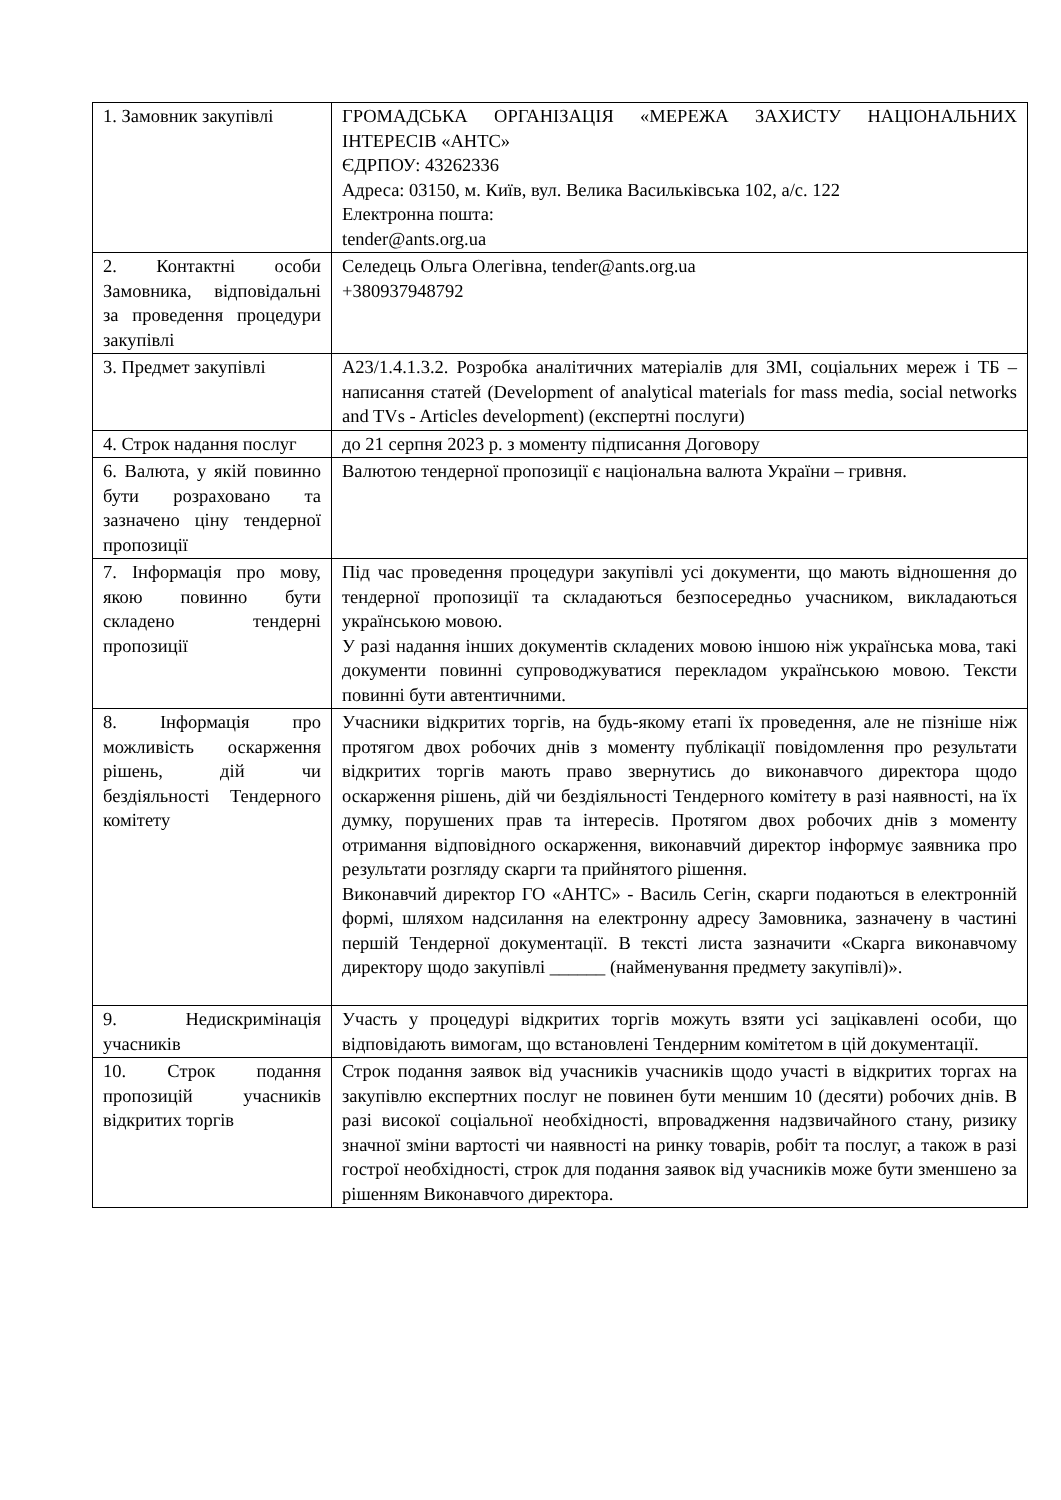| 1. Замовник закупівлі | ГРОМАДСЬКА ОРГАНІЗАЦІЯ «МЕРЕЖА ЗАХИСТУ НАЦІОНАЛЬНИХ ІНТЕРЕСІВ «АНТС» ЄДРПОУ: 43262336 Адреса: 03150, м. Київ, вул. Велика Васильківська 102, а/с. 122 Електронна пошта: tender@ants.org.ua |
| 2. Контактні особи Замовника, відповідальні за проведення процедури закупівлі | Селедець Ольга Олегівна, tender@ants.org.ua +380937948792 |
| 3. Предмет закупівлі | A23/1.4.1.3.2. Розробка аналітичних матеріалів для ЗМІ, соціальних мереж і ТБ – написання статей (Development of analytical materials for mass media, social networks and TVs - Articles development) (експертні послуги) |
| 4. Строк надання послуг | до 21 серпня 2023 р. з моменту підписання Договору |
| 6. Валюта, у якій повинно бути розраховано та зазначено ціну тендерної пропозиції | Валютою тендерної пропозиції є національна валюта України – гривня. |
| 7. Інформація про мову, якою повинно бути складено тендерні пропозиції | Під час проведення процедури закупівлі усі документи, що мають відношення до тендерної пропозиції та складаються безпосередньо учасником, викладаються українською мовою. У разі надання інших документів складених мовою іншою ніж українська мова, такі документи повинні супроводжуватися перекладом українською мовою. Тексти повинні бути автентичними. |
| 8. Інформація про можливість оскарження рішень, дій чи бездіяльності Тендерного комітету | Учасники відкритих торгів, на будь-якому етапі їх проведення, але не пізніше ніж протягом двох робочих днів з моменту публікації повідомлення про результати відкритих торгів мають право звернутись до виконавчого директора щодо оскарження рішень, дій чи бездіяльності Тендерного комітету в разі наявності, на їх думку, порушених прав та інтересів. Протягом двох робочих днів з моменту отримання відповідного оскарження, виконавчий директор інформує заявника про результати розгляду скарги та прийнятого рішення. Виконавчий директор ГО «АНТС» - Василь Сегін, скарги подаються в електронній формі, шляхом надсилання на електронну адресу Замовника, зазначену в частині першій Тендерної документації. В тексті листа зазначити «Скарга виконавчому директору щодо закупівлі ______ (найменування предмету закупівлі)». |
| 9. Недискримінація учасників | Участь у процедурі відкритих торгів можуть взяти усі зацікавлені особи, що відповідають вимогам, що встановлені Тендерним комітетом в цій документації. |
| 10. Строк подання пропозицій учасників відкритих торгів | Строк подання заявок від учасників учасників щодо участі в відкритих торгах на закупівлю експертних послуг не повинен бути меншим 10 (десяти) робочих днів. В разі високої соціальної необхідності, впровадження надзвичайного стану, ризику значної зміни вартості чи наявності на ринку товарів, робіт та послуг, а також в разі гострої необхідності, строк для подання заявок від учасників може бути зменшено за рішенням Виконавчого директора. |